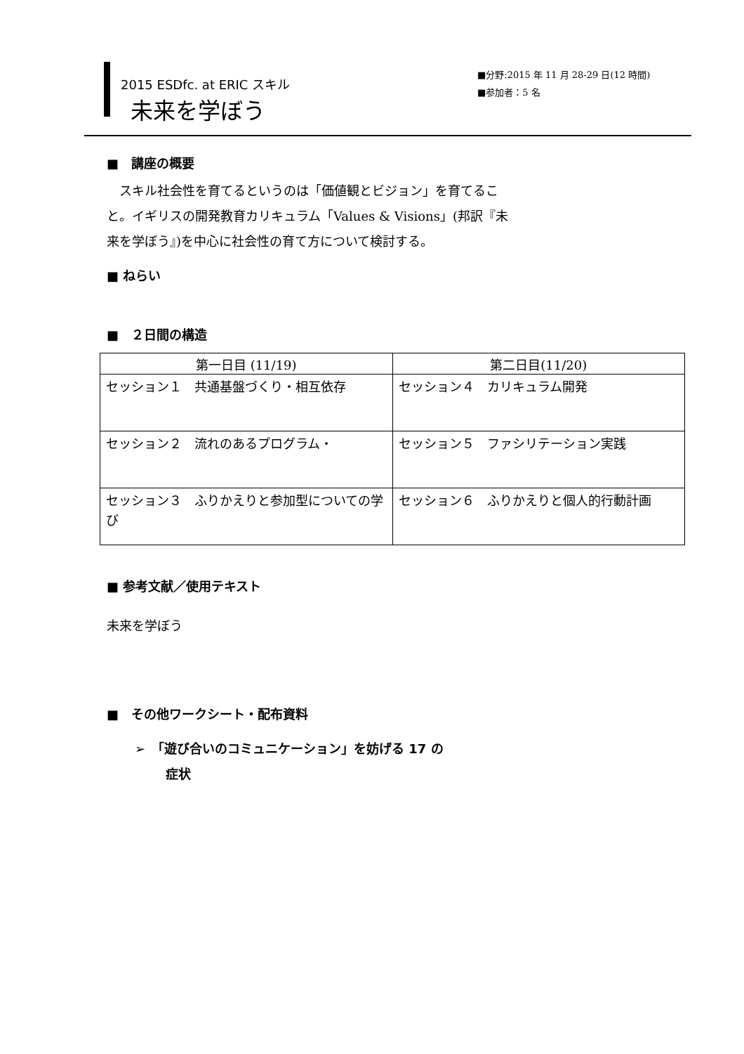2015 ESDfc. at ERIC スキル
未来を学ぼう
■分野:2015 年 11 月 28-29 日(12 時間)
■参加者：5 名
■　講座の概要
　スキル社会性を育てるというのは「価値観とビジョン」を育てること。イギリスの開発教育カリキュラム「Values & Visions」(邦訳『未来を学ぼう』)を中心に社会性の育て方について検討する。
■ ねらい
■　２日間の構造
| 第一日目 (11/19) | 第二日目(11/20) |
| --- | --- |
| セッション１ 共通基盤づくり・相互依存 | セッション４ カリキュラム開発 |
| セッション２ 流れのあるプログラム・ | セッション５ ファシリテーション実践 |
| セッション３ ふりかえりと参加型についての学び | セッション６ ふりかえりと個人的行動計画 |
■ 参考文献／使用テキスト
未来を学ぼう
■　その他ワークシート・配布資料
➢　「遊び合いのコミュニケーション」を妨げる 17 の
症状